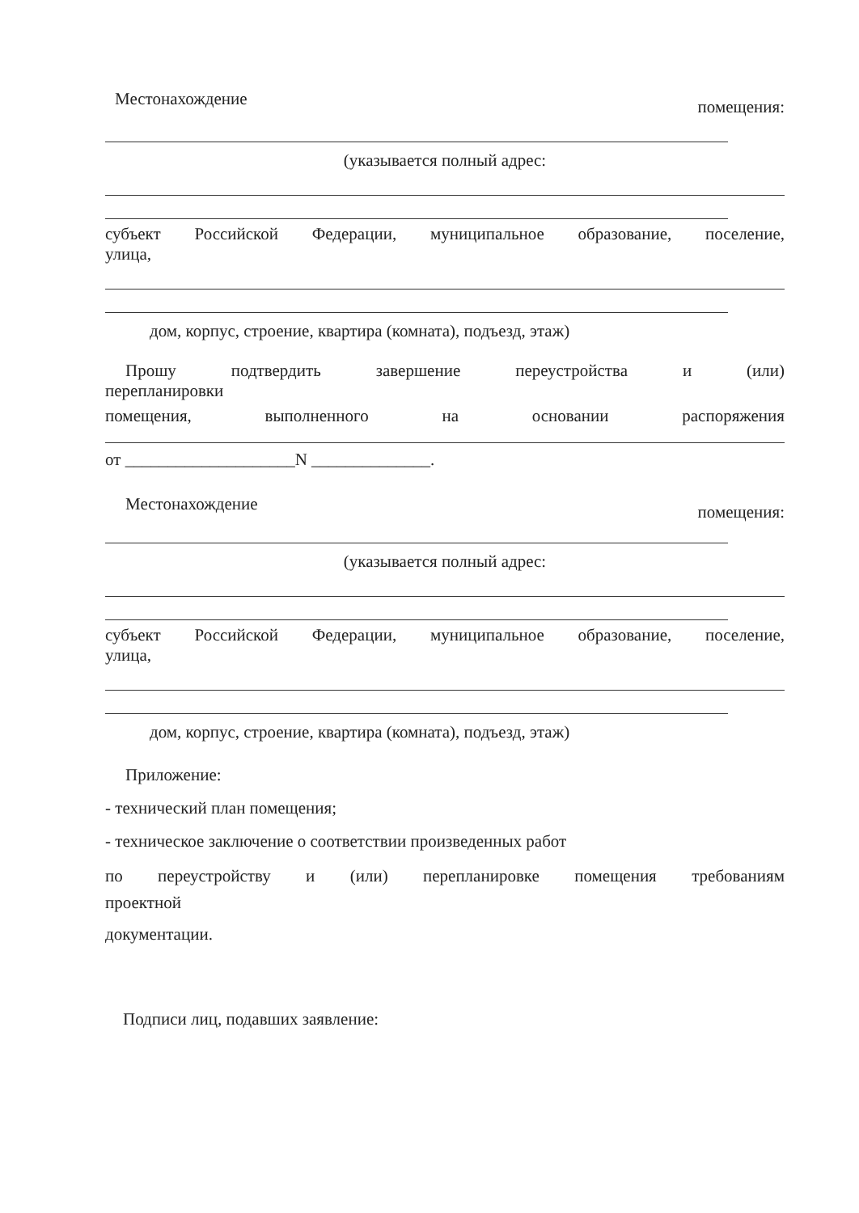Местонахождение помещения:
(указывается полный адрес:
субъект Российской Федерации, муниципальное образование, поселение,
улица,
дом, корпус, строение, квартира (комната), подъезд, этаж)
Прошу подтвердить завершение переустройства и (или)
перепланировки
помещения, выполненного на основании распоряжения
от ____________________N ______________.
Местонахождение помещения:
(указывается полный адрес:
субъект Российской Федерации, муниципальное образование, поселение,
улица,
дом, корпус, строение, квартира (комната), подъезд, этаж)
Приложение:
- технический план помещения;
- техническое заключение о соответствии произведенных работ
по переустройству и (или) перепланировке помещения требованиям
проектной
документации.
Подписи лиц, подавших заявление: